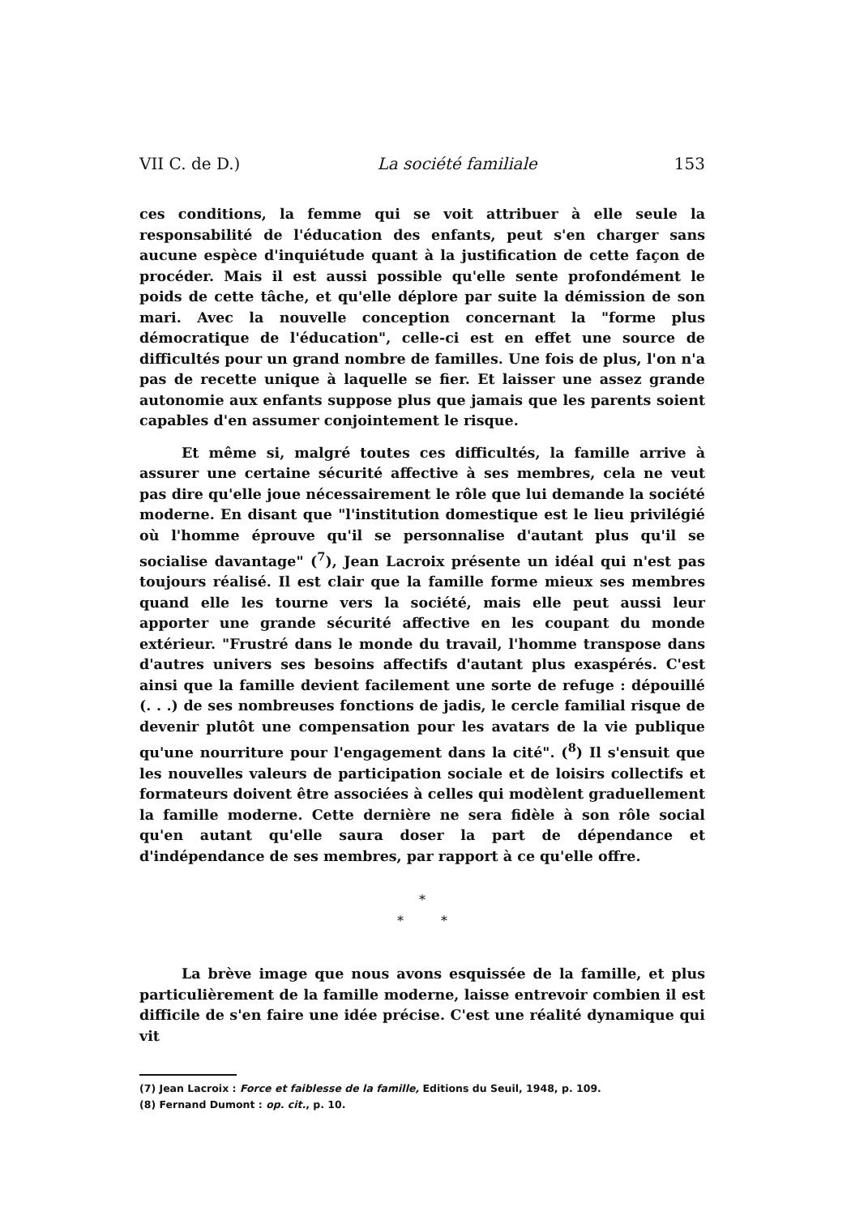VII C. de D.) La société familiale 153
ces conditions, la femme qui se voit attribuer à elle seule la responsabilité de l'éducation des enfants, peut s'en charger sans aucune espèce d'inquiétude quant à la justification de cette façon de procéder. Mais il est aussi possible qu'elle sente profondément le poids de cette tâche, et qu'elle déplore par suite la démission de son mari. Avec la nouvelle conception concernant la "forme plus démocratique de l'éducation", celle-ci est en effet une source de difficultés pour un grand nombre de familles. Une fois de plus, l'on n'a pas de recette unique à laquelle se fier. Et laisser une assez grande autonomie aux enfants suppose plus que jamais que les parents soient capables d'en assumer conjointement le risque.
Et même si, malgré toutes ces difficultés, la famille arrive à assurer une certaine sécurité affective à ses membres, cela ne veut pas dire qu'elle joue nécessairement le rôle que lui demande la société moderne. En disant que "l'institution domestique est le lieu privilégié où l'homme éprouve qu'il se personnalise d'autant plus qu'il se socialise davantage" (<sup>7</sup>), Jean Lacroix présente un idéal qui n'est pas toujours réalisé. Il est clair que la famille forme mieux ses membres quand elle les tourne vers la société, mais elle peut aussi leur apporter une grande sécurité affective en les coupant du monde extérieur. "Frustré dans le monde du travail, l'homme transpose dans d'autres univers ses besoins affectifs d'autant plus exaspérés. C'est ainsi que la famille devient facilement une sorte de refuge : dépouillé (. . .) de ses nombreuses fonctions de jadis, le cercle familial risque de devenir plutôt une compensation pour les avatars de la vie publique qu'une nourriture pour l'engagement dans la cité". (<sup>8</sup>) Il s'ensuit que les nouvelles valeurs de participation sociale et de loisirs collectifs et formateurs doivent être associées à celles qui modèlent graduellement la famille moderne. Cette dernière ne sera fidèle à son rôle social qu'en autant qu'elle saura doser la part de dépendance et d'indépendance de ses membres, par rapport à ce qu'elle offre.
*
* *
La brève image que nous avons esquissée de la famille, et plus particulièrement de la famille moderne, laisse entrevoir combien il est difficile de s'en faire une idée précise. C'est une réalité dynamique qui vit
(7) Jean Lacroix : Force et faiblesse de la famille, Editions du Seuil, 1948, p. 109.
(8) Fernand Dumont : op. cit., p. 10.